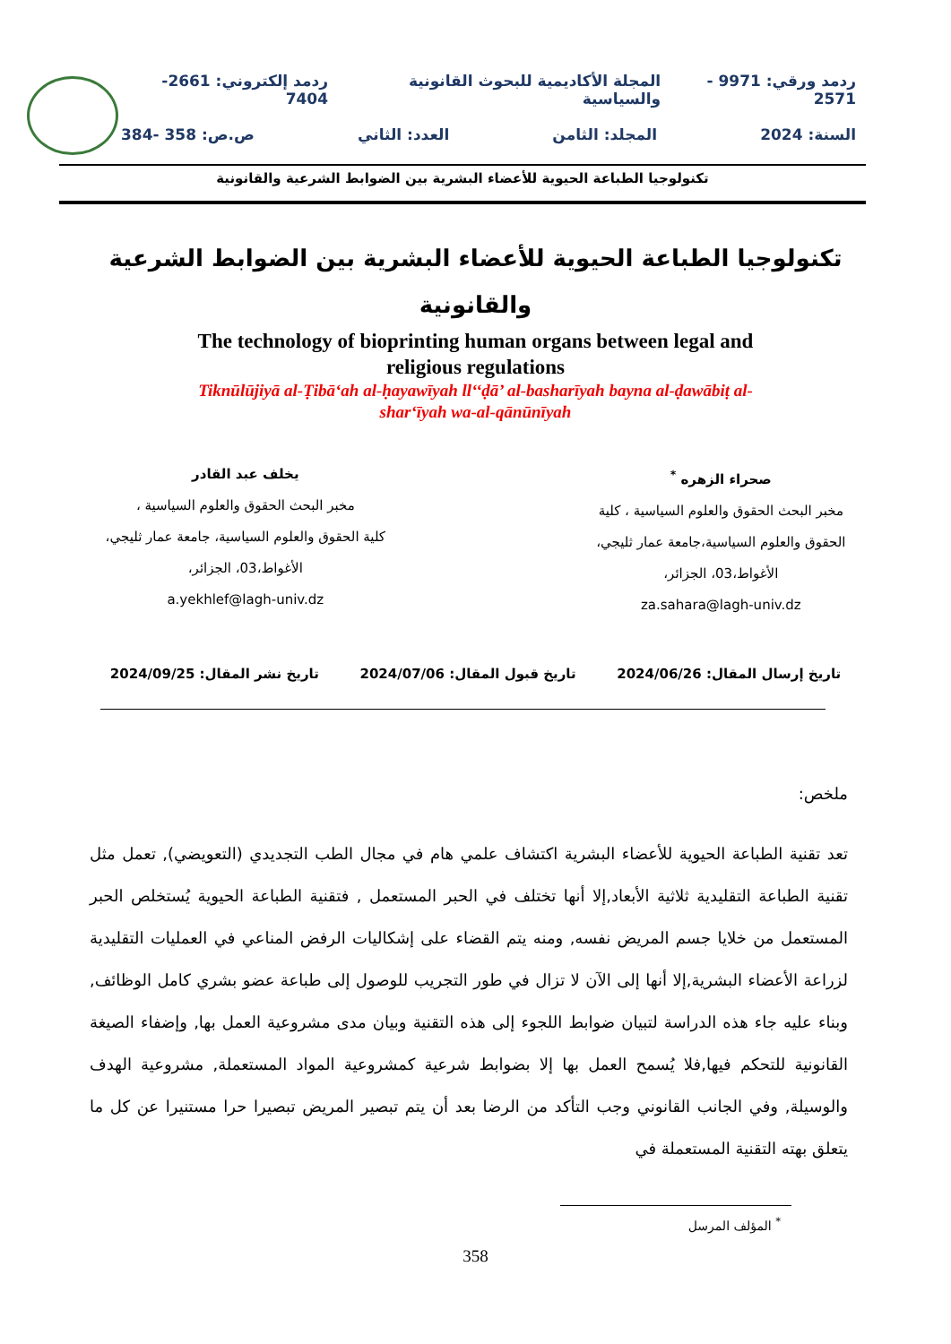ردمد ورقي: 9971 - 2571 المجلة الأكاديمية للبحوث القانونية والسياسية ردمد إلكتروني: 2661-7404
السنة: 2024 المجلد: الثامن العدد: الثاني ص.ص: 358 -384
تكنولوجيا الطباعة الحيوية للأعضاء البشرية بين الضوابط الشرعية والقانونية
تكنولوجيا الطباعة الحيوية للأعضاء البشرية بين الضوابط الشرعية
والقانونية
The technology of bioprinting human organs between legal and
religious regulations
Tiknūlūjiyā al-Ṭibāʻah al-ḥayawīyah ll‘‘ḍā’ al-basharīyah bayna al-ḍawābiṭ al-
sharʻīyah wa-al-qānūnīyah
صحراء الزهره <sup>*</sup>
مخبر البحث الحقوق والعلوم السياسية ، كلية
الحقوق والعلوم السياسية،جامعة عمار ثليجي،
الأغواط،03، الجزائر،
za.sahara@lagh-univ.dz
يخلف عبد القادر
مخبر البحث الحقوق والعلوم السياسية ،
كلية الحقوق والعلوم السياسية، جامعة عمار ثليجي،
الأغواط،03، الجزائر،
a.yekhlef@lagh-univ.dz
تاريخ إرسال المقال: 2024/06/26 تاريخ قبول المقال: 2024/07/06 تاريخ نشر المقال: 2024/09/25
ملخص:
تعد تقنية الطباعة الحيوية للأعضاء البشرية اكتشاف علمي هام في مجال الطب التجديدي (التعويضي), تعمل مثل تقنية الطباعة التقليدية ثلاثية الأبعاد,إلا أنها تختلف في الحبر المستعمل , فتقنية الطباعة الحيوية يُستخلص الحبر المستعمل من خلايا جسم المريض نفسه, ومنه يتم القضاء على إشكاليات الرفض المناعي في العمليات التقليدية لزراعة الأعضاء البشرية,إلا أنها إلى الآن لا تزال في طور التجريب للوصول إلى طباعة عضو بشري كامل الوظائف, وبناء عليه جاء هذه الدراسة لتبيان ضوابط اللجوء إلى هذه التقنية وبيان مدى مشروعية العمل بها, وإضفاء الصيغة القانونية للتحكم فيها,فلا يُسمح العمل بها إلا بضوابط شرعية كمشروعية المواد المستعملة, مشروعية الهدف والوسيلة, وفي الجانب القانوني وجب التأكد من الرضا بعد أن يتم تبصير المريض تبصيرا حرا مستنيرا عن كل ما يتعلق بهته التقنية المستعملة في
<sup>*</sup> المؤلف المرسل
358